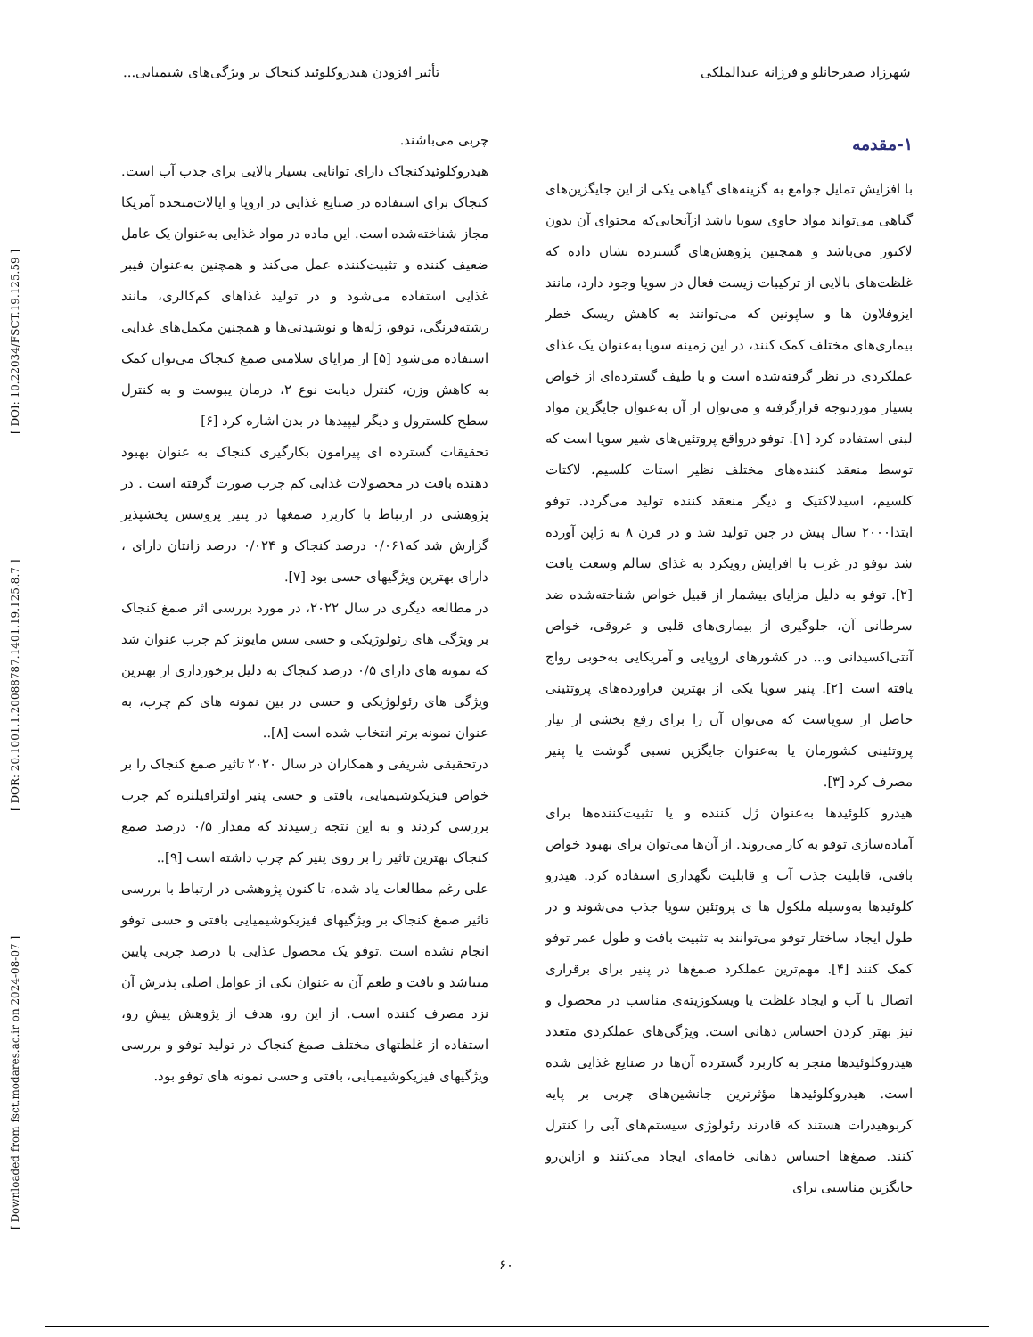[ Downloaded from fsct.modares.ac.ir on 2024-08-07 ] [ DOR: 20.1001.1.20088787.1401.19.125.8.7 ] [ DOI: 10.22034/FSCT.19.125.59 ]
شهرزاد صفرخانلو و فرزانه عبدالملکی تأثیر افزودن هیدروکلوئید کنجاک بر ویژگی‌های شیمیایی...
۱-مقدمه
با افزایش تمایل جوامع به گزینه‌های گیاهی یکی از این جایگزین‌های گیاهی می‌تواند مواد حاوی سویا باشد ازآنجایی‌که محتوای آن بدون لاکتوز می‌باشد و همچنین پژوهش‌های گسترده نشان داده که غلظت‌های بالایی از ترکیبات زیست فعال در سویا وجود دارد، مانند ایزوفلاون ها و ساپونین که می‌توانند به کاهش ریسک خطر بیماری‌های مختلف کمک کنند، در این زمینه سویا به‌عنوان یک غذای عملکردی در نظر گرفته‌شده است و با طیف گسترده‌ای از خواص بسیار موردتوجه قرارگرفته و می‌توان از آن به‌عنوان جایگزین مواد لبنی استفاده کرد [۱]. توفو درواقع پروتئین‌های شیر سویا است که توسط منعقد کننده‌های مختلف نظیر استات کلسیم، لاکتات کلسیم، اسیدلاکتیک و دیگر منعقد کننده تولید می‌گردد. توفو ابتدا۲۰۰۰ سال پیش در چین تولید شد و در قرن ۸ به ژاپن آورده شد توفو در غرب با افزایش رویکرد به غذای سالم وسعت یافت [۲]. توفو به دلیل مزایای بیشمار از قبیل خواص شناخته‌شده ضد سرطانی آن، جلوگیری از بیماری‌های قلبی و عروقی، خواص آنتی‌اکسیدانی و... در کشورهای اروپایی و آمریکایی به‌خوبی رواج یافته است [۲]. پنیر سویا یکی از بهترین فراورده‌های پروتئینی حاصل از سویاست که می‌توان آن را برای رفع بخشی از نیاز پروتئینی کشورمان یا به‌عنوان جایگزین نسبی گوشت یا پنیر مصرف کرد [۳].
هیدرو کلوئیدها به‌عنوان ژل کننده و یا تثبیت‌کننده‌ها برای آماده‌سازی توفو به کار می‌روند. از آن‌ها می‌توان برای بهبود خواص بافتی، قابلیت جذب آب و قابلیت نگهداری استفاده کرد. هیدرو کلوئیدها به‌وسیله ملکول ها ی پروتئین سویا جذب می‌شوند و در طول ایجاد ساختار توفو می‌توانند به تثبیت بافت و طول عمر توفو کمک کنند [۴]. مهم‌ترین عملکرد صمغ‌ها در پنیر برای برقراری اتصال با آب و ایجاد غلظت یا ویسکوزیته‌ی مناسب در محصول و نیز بهتر کردن احساس دهانی است. ویژگی‌های عملکردی متعدد هیدروکلوئیدها منجر به کاربرد گسترده آن‌ها در صنایع غذایی شده است. هیدروکلوئیدها مؤثرترین جانشین‌های چربی بر پایه کربوهیدرات هستند که قادرند رئولوژی سیستم‌های آبی را کنترل کنند. صمغ‌ها احساس دهانی خامه‌ای ایجاد می‌کنند و ازاین‌رو جایگزین مناسبی برای
چربی می‌باشند.
هیدروکلوئیدکنجاک دارای توانایی بسیار بالایی برای جذب آب است. کنجاک برای استفاده در صنایع غذایی در اروپا و ایالات‌متحده آمریکا مجاز شناخته‌شده است. این ماده در مواد غذایی به‌عنوان یک عامل ضعیف کننده و تثبیت‌کننده عمل می‌کند و همچنین به‌عنوان فیبر غذایی استفاده می‌شود و در تولید غذاهای کم‌کالری، مانند رشته‌فرنگی، توفو، ژله‌ها و نوشیدنی‌ها و همچنین مکمل‌های غذایی استفاده می‌شود [۵] از مزایای سلامتی صمغ کنجاک می‌توان کمک به کاهش وزن، کنترل دیابت نوع ۲، درمان یبوست و به کنترل سطح کلسترول و دیگر لیپیدها در بدن اشاره کرد [۶]
تحقیقات گسترده ای پیرامون بکارگیری کنجاک به عنوان بهبود دهنده بافت در محصولات غذایی کم چرب صورت گرفته است . در پژوهشی در ارتباط با کاربرد صمغها در پنیر پروسس پخشپذیر گزارش شد که۰/۰۶۱ درصد کنجاک و ۰/۰۲۴ درصد زانتان دارای ، دارای بهترین ویژگیهای حسی بود [۷].
در مطالعه دیگری در سال ۲۰۲۲، در مورد بررسی اثر صمغ کنجاک بر ویژگی های رئولوژیکی و حسی سس مایونز کم چرب عنوان شد که نمونه های دارای ۰/۵ درصد کنجاک به دلیل برخورداری از بهترین ویژگی های رئولوژیکی و حسی در بین نمونه های کم چرب، به عنوان نمونه برتر انتخاب شده است [۸]..
درتحقیقی شریفی و همکاران در سال ۲۰۲۰ تاثیر صمغ کنجاک را بر خواص فیزیکوشیمیایی، بافتی و حسی پنیر اولترافیلنره کم چرب بررسی کردند و به این نتجه رسیدند که مقدار ۰/۵ درصد صمغ کنجاک بهترین تاثیر را بر روی پنیر کم چرب داشته است [۹]..
علی رغم مطالعات یاد شده، تا کنون پژوهشی در ارتباط با بررسی تاثیر صمغ کنجاک بر ویژگیهای فیزیکوشیمیایی بافتی و حسی توفو انجام نشده است .توفو یک محصول غذایی با درصد چربی پایین میباشد و بافت و طعم آن به عنوان یکی از عوامل اصلی پذیرش آن نزد مصرف کننده است. از این رو، هدف از پژوهش پیشِ رو، استفاده از غلظتهای مختلف صمغ کنجاک در تولید توفو و بررسی ویژگیهای فیزیکوشیمیایی، بافتی و حسی نمونه های توفو بود.
۶۰